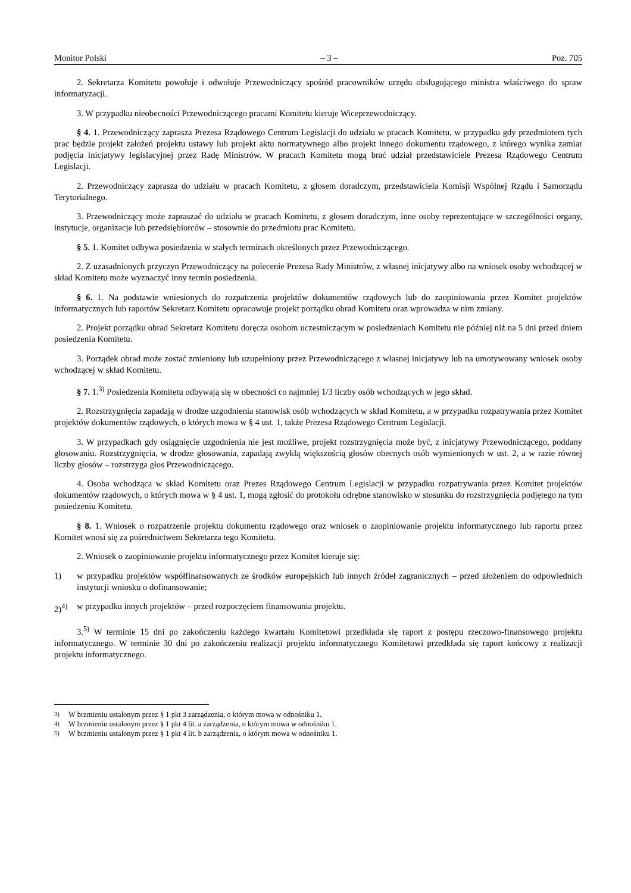Monitor Polski – 3 – Poz. 705
2. Sekretarza Komitetu powołuje i odwołuje Przewodniczący spośród pracowników urzędu obsługującego ministra właściwego do spraw informatyzacji.
3. W przypadku nieobecności Przewodniczącego pracami Komitetu kieruje Wiceprzewodniczący.
§ 4. 1. Przewodniczący zaprasza Prezesa Rządowego Centrum Legislacji do udziału w pracach Komitetu, w przypadku gdy przedmiotem tych prac będzie projekt założeń projektu ustawy lub projekt aktu normatywnego albo projekt innego dokumentu rządowego, z którego wynika zamiar podjęcia inicjatywy legislacyjnej przez Radę Ministrów. W pracach Komitetu mogą brać udział przedstawiciele Prezesa Rządowego Centrum Legislacji.
2. Przewodniczący zaprasza do udziału w pracach Komitetu, z głosem doradczym, przedstawiciela Komisji Wspólnej Rządu i Samorządu Terytorialnego.
3. Przewodniczący może zapraszać do udziału w pracach Komitetu, z głosem doradczym, inne osoby reprezentujące w szczególności organy, instytucje, organizacje lub przedsiębiorców – stosownie do przedmiotu prac Komitetu.
§ 5. 1. Komitet odbywa posiedzenia w stałych terminach określonych przez Przewodniczącego.
2. Z uzasadnionych przyczyn Przewodniczący na polecenie Prezesa Rady Ministrów, z własnej inicjatywy albo na wniosek osoby wchodzącej w skład Komitetu może wyznaczyć inny termin posiedzenia.
§ 6. 1. Na podstawie wniesionych do rozpatrzenia projektów dokumentów rządowych lub do zaopiniowania przez Komitet projektów informatycznych lub raportów Sekretarz Komitetu opracowuje projekt porządku obrad Komitetu oraz wprowadza w nim zmiany.
2. Projekt porządku obrad Sekretarz Komitetu doręcza osobom uczestniczącym w posiedzeniach Komitetu nie później niż na 5 dni przed dniem posiedzenia Komitetu.
3. Porządek obrad może zostać zmieniony lub uzupełniony przez Przewodniczącego z własnej inicjatywy lub na umotywowany wniosek osoby wchodzącej w skład Komitetu.
§ 7. 1.<sup>3)</sup> Posiedzenia Komitetu odbywają się w obecności co najmniej 1/3 liczby osób wchodzących w jego skład.
2. Rozstrzygnięcia zapadają w drodze uzgodnienia stanowisk osób wchodzących w skład Komitetu, a w przypadku rozpatrywania przez Komitet projektów dokumentów rządowych, o których mowa w § 4 ust. 1, także Prezesa Rządowego Centrum Legislacji.
3. W przypadkach gdy osiągnięcie uzgodnienia nie jest możliwe, projekt rozstrzygnięcia może być, z inicjatywy Przewodniczącego, poddany głosowaniu. Rozstrzygnięcia, w drodze głosowania, zapadają zwykłą większością głosów obecnych osób wymienionych w ust. 2, a w razie równej liczby głosów – rozstrzyga głos Przewodniczącego.
4. Osoba wchodząca w skład Komitetu oraz Prezes Rządowego Centrum Legislacji w przypadku rozpatrywania przez Komitet projektów dokumentów rządowych, o których mowa w § 4 ust. 1, mogą zgłosić do protokołu odrębne stanowisko w stosunku do rozstrzygnięcia podjętego na tym posiedzeniu Komitetu.
§ 8. 1. Wniosek o rozpatrzenie projektu dokumentu rządowego oraz wniosek o zaopiniowanie projektu informatycznego lub raportu przez Komitet wnosi się za pośrednictwem Sekretarza tego Komitetu.
2. Wniosek o zaopiniowanie projektu informatycznego przez Komitet kieruje się:
1) w przypadku projektów współfinansowanych ze środków europejskich lub innych źródeł zagranicznych – przed złożeniem do odpowiednich instytucji wniosku o dofinansowanie;
2)<sup>4)</sup> w przypadku innych projektów – przed rozpoczęciem finansowania projektu.
3.<sup>5)</sup> W terminie 15 dni po zakończeniu każdego kwartału Komitetowi przedkłada się raport z postępu rzeczowo-finansowego projektu informatycznego. W terminie 30 dni po zakończeniu realizacji projektu informatycznego Komitetowi przedkłada się raport końcowy z realizacji projektu informatycznego.
<sup>3)</sup> W brzmieniu ustalonym przez § 1 pkt 3 zarządzenia, o którym mowa w odnośniku 1.
<sup>4)</sup> W brzmieniu ustalonym przez § 1 pkt 4 lit. a zarządzenia, o którym mowa w odnośniku 1.
<sup>5)</sup> W brzmieniu ustalonym przez § 1 pkt 4 lit. b zarządzenia, o którym mowa w odnośniku 1.